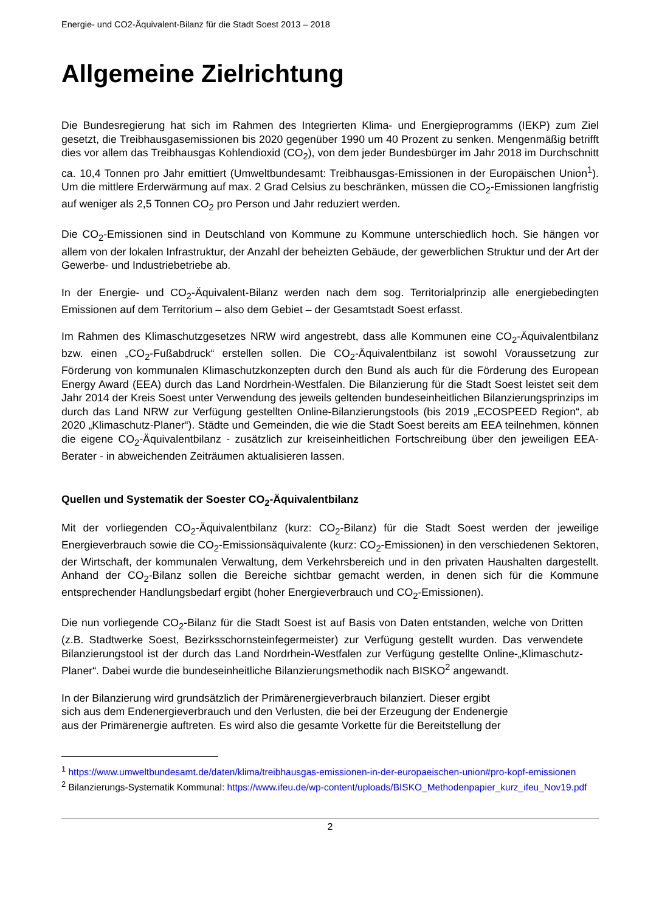Energie- und CO2-Äquivalent-Bilanz für die Stadt Soest 2013 – 2018
Allgemeine Zielrichtung
Die Bundesregierung hat sich im Rahmen des Integrierten Klima- und Energieprogramms (IEKP) zum Ziel gesetzt, die Treibhausgasemissionen bis 2020 gegenüber 1990 um 40 Prozent zu senken. Mengenmäßig betrifft dies vor allem das Treibhausgas Kohlendioxid (CO<sub>2</sub>), von dem jeder Bundesbürger im Jahr 2018 im Durchschnitt ca. 10,4 Tonnen pro Jahr emittiert (Umweltbundesamt: Treibhausgas-Emissionen in der Europäischen Union<sup>1</sup>). Um die mittlere Erderwärmung auf max. 2 Grad Celsius zu beschränken, müssen die CO<sub>2</sub>-Emissionen langfristig auf weniger als 2,5 Tonnen CO<sub>2</sub> pro Person und Jahr reduziert werden.
Die CO<sub>2</sub>-Emissionen sind in Deutschland von Kommune zu Kommune unterschiedlich hoch. Sie hängen vor allem von der lokalen Infrastruktur, der Anzahl der beheizten Gebäude, der gewerblichen Struktur und der Art der Gewerbe- und Industriebetriebe ab.
In der Energie- und CO<sub>2</sub>-Äquivalent-Bilanz werden nach dem sog. Territorialprinzip alle energiebedingten Emissionen auf dem Territorium – also dem Gebiet – der Gesamtstadt Soest erfasst.
Im Rahmen des Klimaschutzgesetzes NRW wird angestrebt, dass alle Kommunen eine CO<sub>2</sub>-Äquivalentbilanz bzw. einen „CO<sub>2</sub>-Fußabdruck“ erstellen sollen. Die CO<sub>2</sub>-Äquivalentbilanz ist sowohl Voraussetzung zur Förderung von kommunalen Klimaschutzkonzepten durch den Bund als auch für die Förderung des European Energy Award (EEA) durch das Land Nordrhein-Westfalen. Die Bilanzierung für die Stadt Soest leistet seit dem Jahr 2014 der Kreis Soest unter Verwendung des jeweils geltenden bundeseinheitlichen Bilanzierungsprinzips im durch das Land NRW zur Verfügung gestellten Online-Bilanzierungstools (bis 2019 „ECOSPEED Region“, ab 2020 „Klimaschutz-Planer“). Städte und Gemeinden, die wie die Stadt Soest bereits am EEA teilnehmen, können die eigene CO<sub>2</sub>-Äquivalentbilanz - zusätzlich zur kreiseinheitlichen Fortschreibung über den jeweiligen EEA-Berater - in abweichenden Zeiträumen aktualisieren lassen.
Quellen und Systematik der Soester CO<sub>2</sub>-Äquivalentbilanz
Mit der vorliegenden CO<sub>2</sub>-Äquivalentbilanz (kurz: CO<sub>2</sub>-Bilanz) für die Stadt Soest werden der jeweilige Energieverbrauch sowie die CO<sub>2</sub>-Emissionsäquivalente (kurz: CO<sub>2</sub>-Emissionen) in den verschiedenen Sektoren, der Wirtschaft, der kommunalen Verwaltung, dem Verkehrsbereich und in den privaten Haushalten dargestellt. Anhand der CO<sub>2</sub>-Bilanz sollen die Bereiche sichtbar gemacht werden, in denen sich für die Kommune entsprechender Handlungsbedarf ergibt (hoher Energieverbrauch und CO<sub>2</sub>-Emissionen).
Die nun vorliegende CO<sub>2</sub>-Bilanz für die Stadt Soest ist auf Basis von Daten entstanden, welche von Dritten (z.B. Stadtwerke Soest, Bezirksschornsteinfegermeister) zur Verfügung gestellt wurden. Das verwendete Bilanzierungstool ist der durch das Land Nordrhein-Westfalen zur Verfügung gestellte Online-„Klimaschutz-Planer“. Dabei wurde die bundeseinheitliche Bilanzierungsmethodik nach BISKO<sup>2</sup> angewandt.
In der Bilanzierung wird grundsätzlich der Primärenergieverbrauch bilanziert. Dieser ergibt
sich aus dem Endenergieverbrauch und den Verlusten, die bei der Erzeugung der Endenergie
aus der Primärenergie auftreten. Es wird also die gesamte Vorkette für die Bereitstellung der
<sup>1</sup> https://www.umweltbundesamt.de/daten/klima/treibhausgas-emissionen-in-der-europaeischen-union#pro-kopf-emissionen
<sup>2</sup> Bilanzierungs-Systematik Kommunal: https://www.ifeu.de/wp-content/uploads/BISKO_Methodenpapier_kurz_ifeu_Nov19.pdf
2